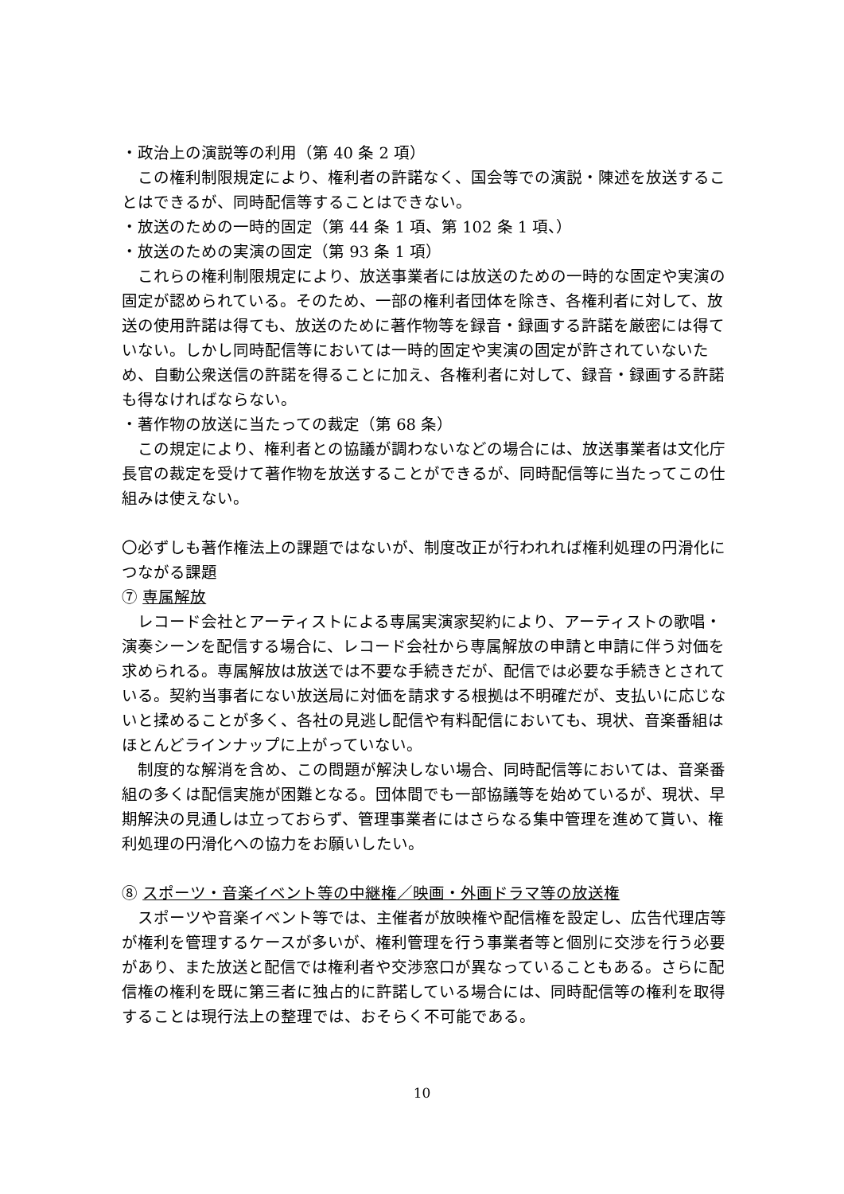・政治上の演説等の利用（第 40 条 2 項）
この権利制限規定により、権利者の許諾なく、国会等での演説・陳述を放送することはできるが、同時配信等することはできない。
・放送のための一時的固定（第 44 条 1 項、第 102 条 1 項、）
・放送のための実演の固定（第 93 条 1 項）
これらの権利制限規定により、放送事業者には放送のための一時的な固定や実演の固定が認められている。そのため、一部の権利者団体を除き、各権利者に対して、放送の使用許諾は得ても、放送のために著作物等を録音・録画する許諾を厳密には得ていない。しかし同時配信等においては一時的固定や実演の固定が許されていないため、自動公衆送信の許諾を得ることに加え、各権利者に対して、録音・録画する許諾も得なければならない。
・著作物の放送に当たっての裁定（第 68 条）
この規定により、権利者との協議が調わないなどの場合には、放送事業者は文化庁長官の裁定を受けて著作物を放送することができるが、同時配信等に当たってこの仕組みは使えない。
〇必ずしも著作権法上の課題ではないが、制度改正が行われれば権利処理の円滑化につながる課題
⑦ 専属解放
レコード会社とアーティストによる専属実演家契約により、アーティストの歌唱・演奏シーンを配信する場合に、レコード会社から専属解放の申請と申請に伴う対価を求められる。専属解放は放送では不要な手続きだが、配信では必要な手続きとされている。契約当事者にない放送局に対価を請求する根拠は不明確だが、支払いに応じないと揉めることが多く、各社の見逃し配信や有料配信においても、現状、音楽番組はほとんどラインナップに上がっていない。
制度的な解消を含め、この問題が解決しない場合、同時配信等においては、音楽番組の多くは配信実施が困難となる。団体間でも一部協議等を始めているが、現状、早期解決の見通しは立っておらず、管理事業者にはさらなる集中管理を進めて貰い、権利処理の円滑化への協力をお願いしたい。
⑧ スポーツ・音楽イベント等の中継権／映画・外画ドラマ等の放送権
スポーツや音楽イベント等では、主催者が放映権や配信権を設定し、広告代理店等が権利を管理するケースが多いが、権利管理を行う事業者等と個別に交渉を行う必要があり、また放送と配信では権利者や交渉窓口が異なっていることもある。さらに配信権の権利を既に第三者に独占的に許諾している場合には、同時配信等の権利を取得することは現行法上の整理では、おそらく不可能である。
10